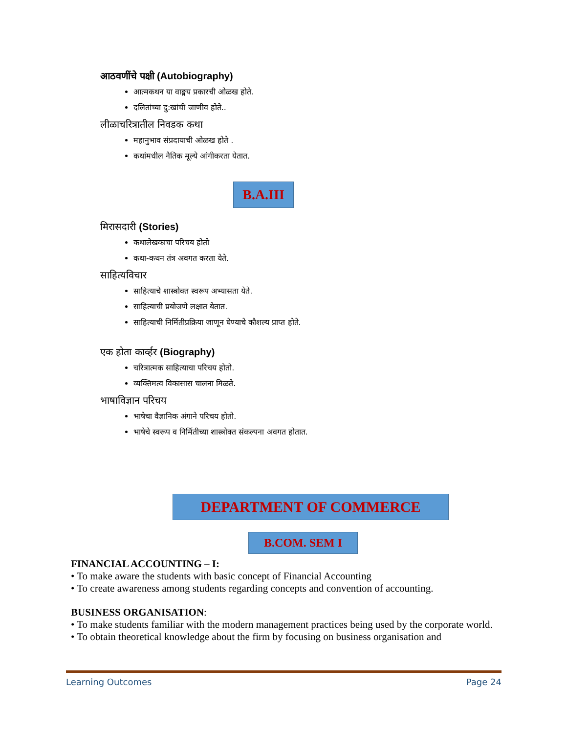आठवणींचे पक्षी (Autobiography)
आत्मकथन या वाङ्मय प्रकारची ओळख होते.
दलितांच्या दु:खांची जाणीव होते..
लीळाचरित्रातील निवडक कथा
महानुभाव संप्रदायाची ओळख होते .
कथांमधील नैतिक मूल्ये आंगीकरता येतात.
B.A.III
मिरासदारी (Stories)
कथालेखकाचा परिचय होतो
कथा-कथन तंत्र अवगत करता येते.
साहित्यविचार
साहित्याचे शास्त्रोक्त स्वरूप अभ्यासता येते.
साहित्याची प्रयोजणे लक्षात येतात.
साहित्याची निर्मितीप्रक्रिया जाणून घेण्याचे कौशल्य प्राप्त होते.
एक होता कार्व्हर (Biography)
चरित्रात्मक साहित्याचा परिचय होतो.
व्यक्तिमत्व विकासास चालना मिळते.
भाषाविज्ञान परिचय
भाषेचा वैज्ञानिक अंगाने परिचय होतो.
भाषेचे स्वरूप व निर्मितीच्या शास्त्रोक्त संकल्पना अवगत होतात.
DEPARTMENT OF COMMERCE
B.COM. SEM I
FINANCIAL ACCOUNTING – I:
• To make aware the students with basic concept of Financial Accounting
• To create awareness among students regarding concepts and convention of accounting.
BUSINESS ORGANISATION:
• To make students familiar with the modern management practices being used by the corporate world.
• To obtain theoretical knowledge about the firm by focusing on business organisation and
Learning Outcomes Page 24